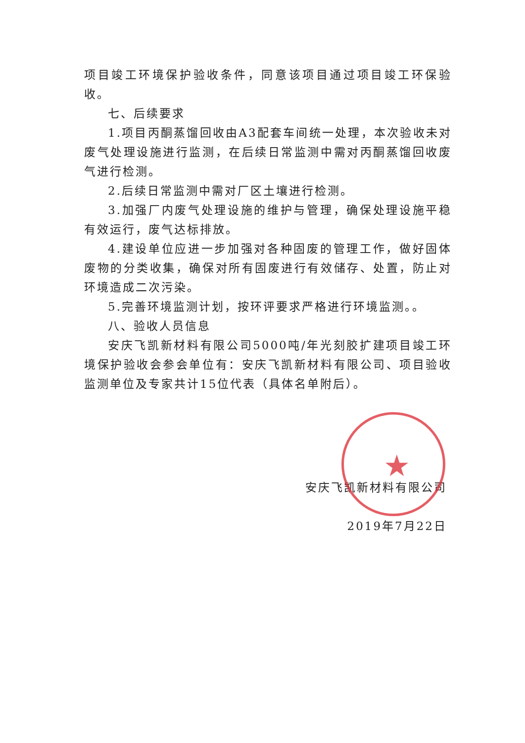★
项目竣工环境保护验收条件，同意该项目通过项目竣工环保验收。
七、后续要求
1.项目丙酮蒸馏回收由A3配套车间统一处理，本次验收未对废气处理设施进行监测，在后续日常监测中需对丙酮蒸馏回收废气进行检测。
2.后续日常监测中需对厂区土壤进行检测。
3.加强厂内废气处理设施的维护与管理，确保处理设施平稳有效运行，废气达标排放。
4.建设单位应进一步加强对各种固废的管理工作，做好固体废物的分类收集，确保对所有固废进行有效储存、处置，防止对环境造成二次污染。
5.完善环境监测计划，按环评要求严格进行环境监测。。
八、验收人员信息
安庆飞凯新材料有限公司5000吨/年光刻胶扩建项目竣工环境保护验收会参会单位有：安庆飞凯新材料有限公司、项目验收监测单位及专家共计15位代表（具体名单附后）。
安庆飞凯新材料有限公司
2019年7月22日